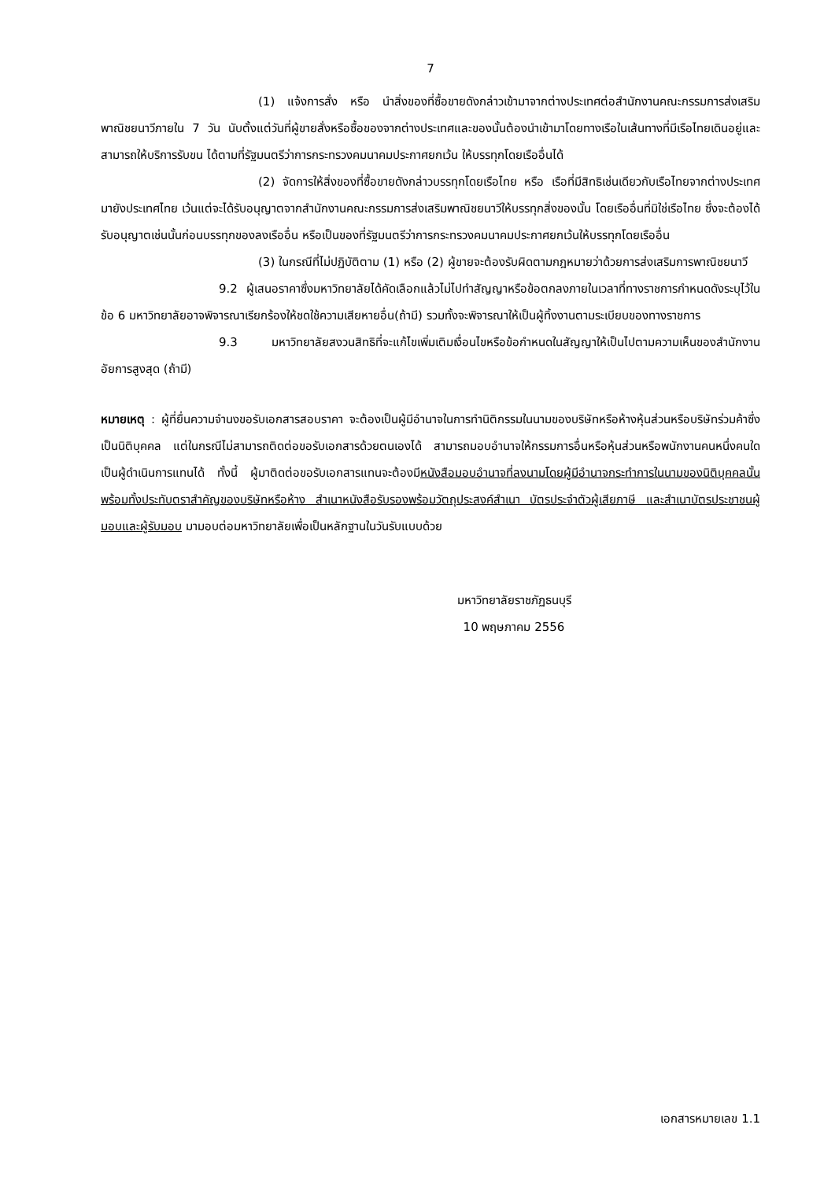7
(1) แจ้งการสั่ง หรือ นำสิ่งของที่ซื้อขายดังกล่าวเข้ามาจากต่างประเทศต่อสำนักงานคณะกรรมการส่งเสริมพาณิชยนาวีภายใน 7 วัน นับตั้งแต่วันที่ผู้ขายสั่งหรือซื้อของจากต่างประเทศและของนั้นต้องนำเข้ามาโดยทางเรือในเส้นทางที่มีเรือไทยเดินอยู่และสามารถให้บริการรับขน ได้ตามที่รัฐมนตรีว่าการกระทรวงคมนาคมประกาศยกเว้น ให้บรรทุกโดยเรืออื่นได้
(2) จัดการให้สิ่งของที่ซื้อขายดังกล่าวบรรทุกโดยเรือไทย หรือ เรือที่มีสิทธิเช่นเดียวกับเรือไทยจากต่างประเทศมายังประเทศไทย เว้นแต่จะได้รับอนุญาตจากสำนักงานคณะกรรมการส่งเสริมพาณิชยนาวีให้บรรทุกสิ่งของนั้น โดยเรืออื่นที่มิใช่เรือไทย ซึ่งจะต้องได้รับอนุญาตเช่นนั้นก่อนบรรทุกของลงเรืออื่น หรือเป็นของที่รัฐมนตรีว่าการกระทรวงคมนาคมประกาศยกเว้นให้บรรทุกโดยเรืออื่น
(3) ในกรณีที่ไม่ปฏิบัติตาม (1) หรือ (2) ผู้ขายจะต้องรับผิดตามกฎหมายว่าด้วยการส่งเสริมการพาณิชยนาวี
9.2 ผู้เสนอราคาซึ่งมหาวิทยาลัยได้คัดเลือกแล้วไม่ไปทำสัญญาหรือข้อตกลงภายในเวลาที่ทางราชการกำหนดดังระบุไว้ในข้อ 6 มหาวิทยาลัยอาจพิจารณาเรียกร้องให้ชดใช้ความเสียหายอื่น(ถ้ามี) รวมทั้งจะพิจารณาให้เป็นผู้ทิ้งงานตามระเบียบของทางราชการ
9.3 มหาวิทยาลัยสงวนสิทธิที่จะแก้ไขเพิ่มเติมเงื่อนไขหรือข้อกำหนดในสัญญาให้เป็นไปตามความเห็นของสำนักงานอัยการสูงสุด (ถ้ามี)
หมายเหตุ : ผู้ที่ยื่นความจำนงขอรับเอกสารสอบราคา จะต้องเป็นผู้มีอำนาจในการทำนิติกรรมในนามของบริษัทหรือห้างหุ้นส่วนหรือบริษัทร่วมค้าซึ่งเป็นนิติบุคคล แต่ในกรณีไม่สามารถติดต่อขอรับเอกสารด้วยตนเองได้ สามารถมอบอำนาจให้กรรมการอื่นหรือหุ้นส่วนหรือพนักงานคนหนึ่งคนใดเป็นผู้ดำเนินการแทนได้ ทั้งนี้ ผู้มาติดต่อขอรับเอกสารแทนจะต้องมีหนังสือมอบอำนาจที่ลงนามโดยผู้มีอำนาจกระทำการในนามของนิติบุคคลนั้น พร้อมทั้งประทับตราสำคัญของบริษัทหรือห้าง สำเนาหนังสือรับรองพร้อมวัตถุประสงค์สำเนา บัตรประจำตัวผู้เสียภาษี และสำเนาบัตรประชาชนผู้มอบและผู้รับมอบ มามอบต่อมหาวิทยาลัยเพื่อเป็นหลักฐานในวันรับแบบด้วย
มหาวิทยาลัยราชภัฏธนบุรี
10 พฤษภาคม 2556
เอกสารหมายเลข 1.1